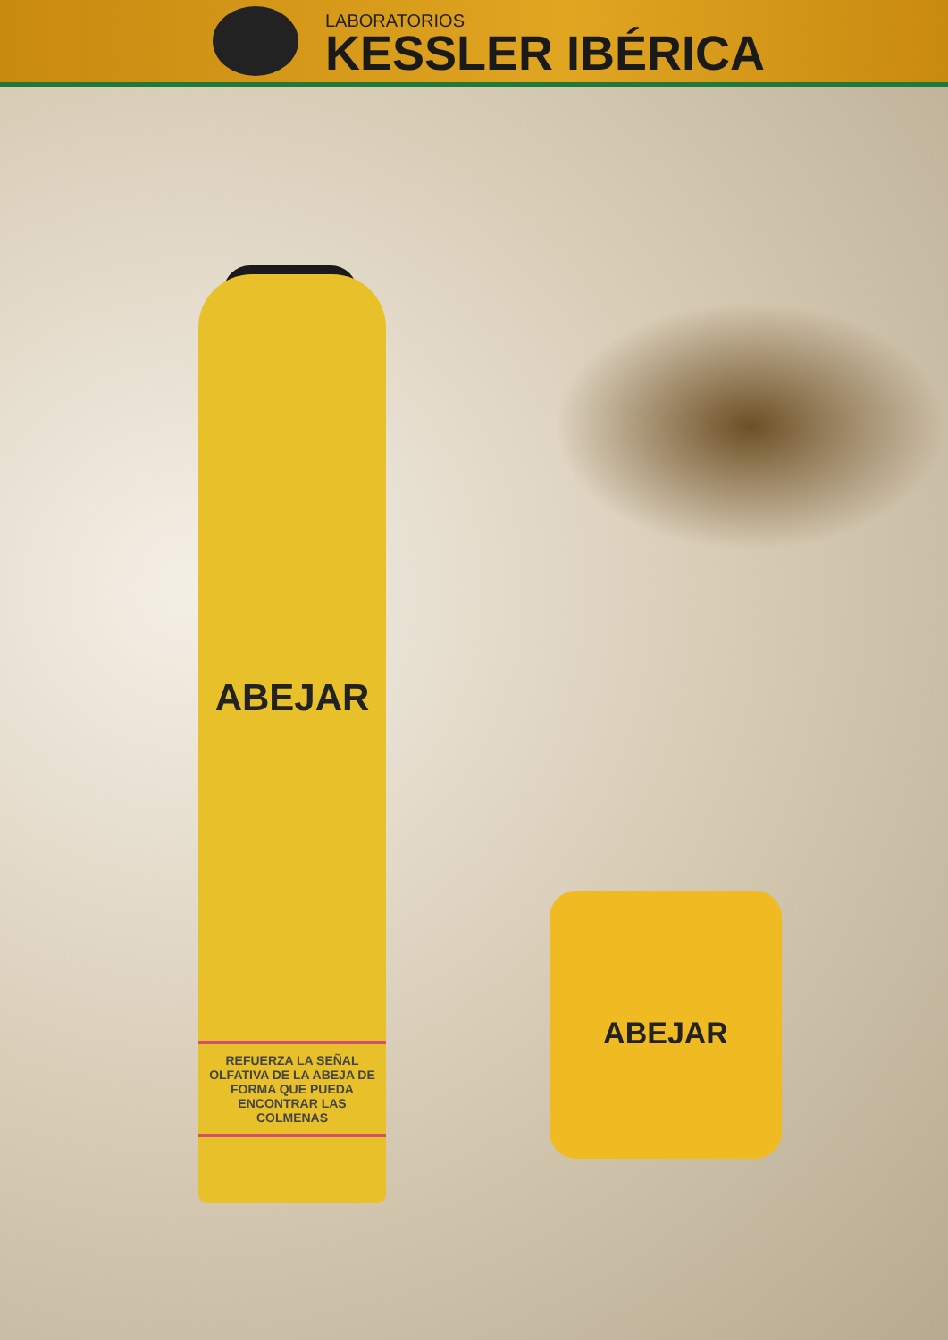LABORATORIOS
KESSLER IBÉRICA
ABEJAR
REFUERZA LA SEÑAL OLFATIVA DE LA ABEJA DE FORMA QUE PUEDA ENCONTRAR LAS COLMENAS
ABEJAR